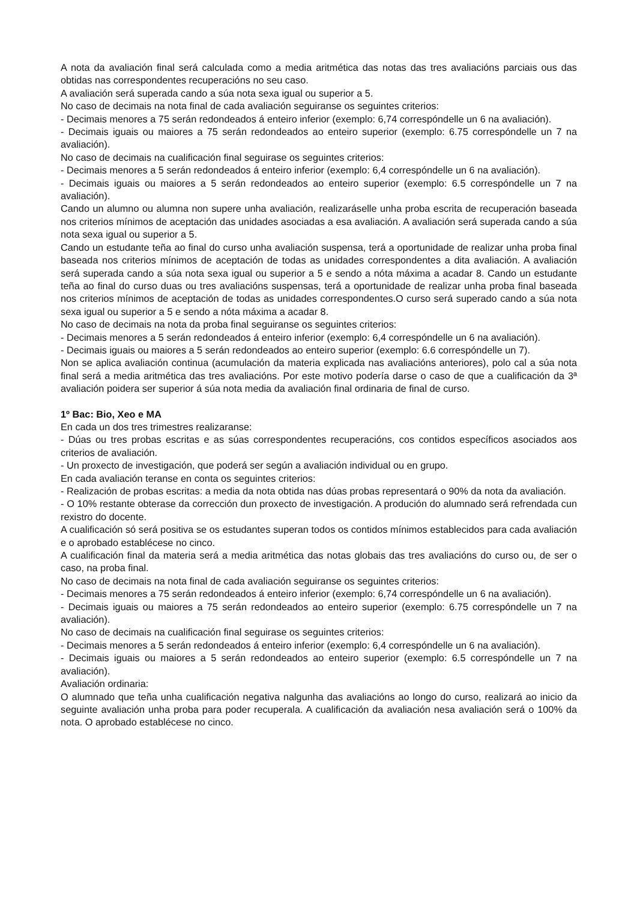A nota da avaliación final será calculada como a media aritmética das notas das tres avaliacións parciais ous das obtidas nas correspondentes recuperacións no seu caso.
A avaliación será superada cando a súa nota sexa igual ou superior a 5.
No caso de decimais na nota final de cada avaliación seguiranse os seguintes criterios:
- Decimais menores a 75 serán redondeados á enteiro inferior (exemplo: 6,74 correspóndelle un 6 na avaliación).
- Decimais iguais ou maiores a 75 serán redondeados ao enteiro superior (exemplo: 6.75 correspóndelle un 7 na avaliación).
No caso de decimais na cualificación final seguirase os seguintes criterios:
- Decimais menores a 5 serán redondeados á enteiro inferior (exemplo: 6,4 correspóndelle un 6 na avaliación).
- Decimais iguais ou maiores a 5 serán redondeados ao enteiro superior (exemplo: 6.5 correspóndelle un 7 na avaliación).
Cando un alumno ou alumna non supere unha avaliación, realizaráselle unha proba escrita de recuperación baseada nos criterios mínimos de aceptación das unidades asociadas a esa avaliación. A avaliación será superada cando a súa nota sexa igual ou superior a 5.
Cando un estudante teña ao final do curso unha avaliación suspensa, terá a oportunidade de realizar unha proba final baseada nos criterios mínimos de aceptación de todas as unidades correspondentes a dita avaliación. A avaliación será superada cando a súa nota sexa igual ou superior a 5 e sendo a nóta máxima a acadar 8. Cando un estudante teña ao final do curso duas ou tres avaliacións suspensas, terá a oportunidade de realizar unha proba final baseada nos criterios mínimos de aceptación de todas as unidades correspondentes.O curso será superado cando a súa nota sexa igual ou superior a 5 e sendo a nóta máxima a acadar 8.
No caso de decimais na nota da proba final seguiranse os seguintes criterios:
- Decimais menores a 5 serán redondeados á enteiro inferior (exemplo: 6,4 correspóndelle un 6 na avaliación).
- Decimais iguais ou maiores a 5 serán redondeados ao enteiro superior (exemplo: 6.6 correspóndelle un 7).
Non se aplica avaliación continua (acumulación da materia explicada nas avaliacións anteriores), polo cal a súa nota final será a media aritmética das tres avaliacións. Por este motivo podería darse o caso de que a cualificación da 3ª avaliación poidera ser superior á súa nota media da avaliación final ordinaria de final de curso.
1º Bac: Bio, Xeo e MA
En cada un dos tres trimestres realizaranse:
- Dúas ou tres probas escritas e as súas correspondentes recuperacións, cos contidos específicos asociados aos criterios de avaliación.
- Un proxecto de investigación, que poderá ser según a avaliación individual ou en grupo.
En cada avaliación teranse en conta os seguintes criterios:
- Realización de probas escritas: a media da nota obtida nas dúas probas representará o 90% da nota da avaliación.
- O 10% restante obterase da corrección dun proxecto de investigación. A produción do alumnado será refrendada cun rexistro do docente.
A cualificación só será positiva se os estudantes superan todos os contidos mínimos establecidos para cada avaliación e o aprobado establécese no cinco.
A cualificación final da materia será a media aritmética das notas globais das tres avaliacións do curso ou, de ser o caso, na proba final.
No caso de decimais na nota final de cada avaliación seguiranse os seguintes criterios:
- Decimais menores a 75 serán redondeados á enteiro inferior (exemplo: 6,74 correspóndelle un 6 na avaliación).
- Decimais iguais ou maiores a 75 serán redondeados ao enteiro superior (exemplo: 6.75 correspóndelle un 7 na avaliación).
No caso de decimais na cualificación final seguirase os seguintes criterios:
- Decimais menores a 5 serán redondeados á enteiro inferior (exemplo: 6,4 correspóndelle un 6 na avaliación).
- Decimais iguais ou maiores a 5 serán redondeados ao enteiro superior (exemplo: 6.5 correspóndelle un 7 na avaliación).
Avaliación ordinaria:
O alumnado que teña unha cualificación negativa nalgunha das avaliacións ao longo do curso, realizará ao inicio da seguinte avaliación unha proba para poder recuperala. A cualificación da avaliación nesa avaliación será o 100% da nota. O aprobado establécese no cinco.